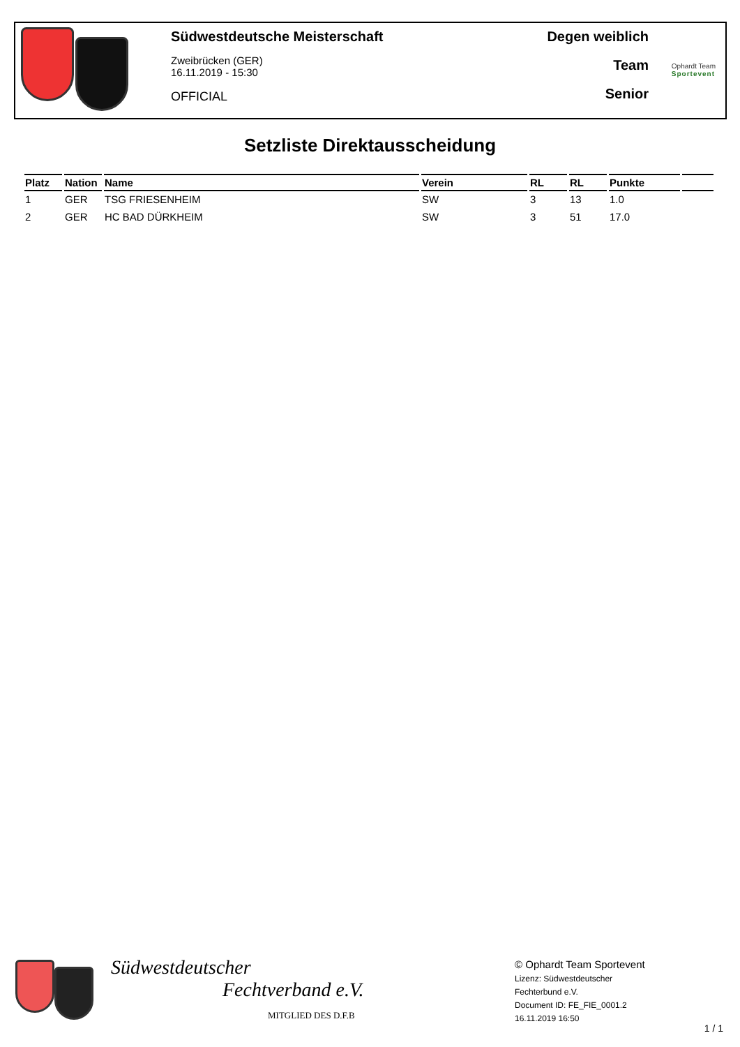Südwestdeutsche Meisterschaft
Zweibrücken (GER)
16.11.2019 - 15:30
OFFICIAL
Degen weiblich
Team
Senior
Ophardt Team
Sportevent
Setzliste Direktausscheidung
| Platz | Nation | Name | Verein | RL | RL | Punkte | |
| --- | --- | --- | --- | --- | --- | --- | --- |
| 1 | GER | TSG FRIESENHEIM | SW | 3 | 13 | 1.0 | |
| 2 | GER | HC BAD DÜRKHEIM | SW | 3 | 51 | 17.0 | |
Südwestdeutscher
Fechtverband e.V.
MITGLIED DES D.F.B
© Ophardt Team Sportevent
Lizenz: Südwestdeutscher
Fechterbund e.V.
Document ID: FE_FIE_0001.2
16.11.2019 16:50
1 / 1